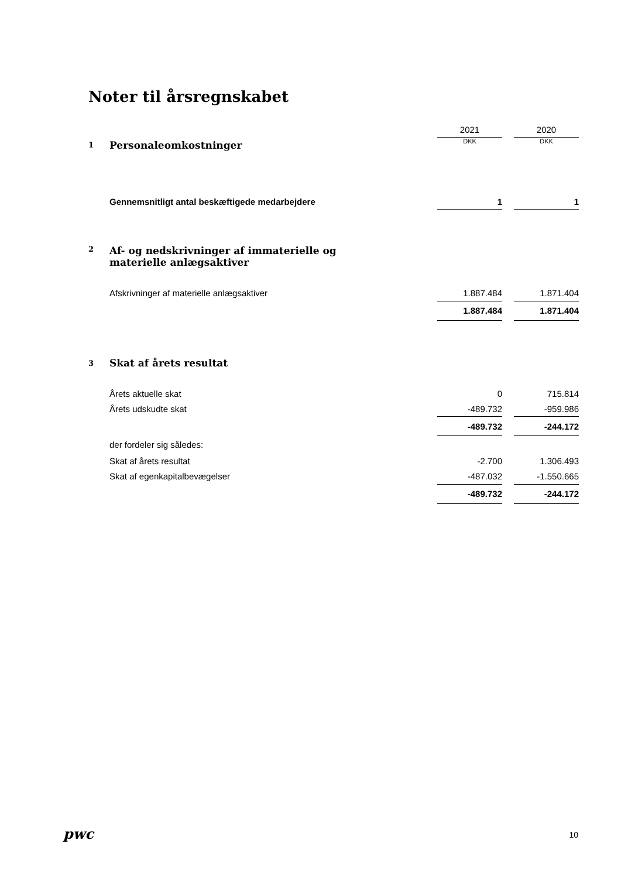Noter til årsregnskabet
| | | 2021 | | 2020 |
| 1 | Personaleomkostninger | DKK | | DKK |
| | Gennemsnitligt antal beskæftigede medarbejdere | 1 | | 1 |
| 2 | Af- og nedskrivninger af immaterielle og materielle anlægsaktiver | | | |
| | Afskrivninger af materielle anlægsaktiver | 1.887.484 | | 1.871.404 |
| | | 1.887.484 | | 1.871.404 |
| 3 | Skat af årets resultat | | | |
| | Årets aktuelle skat | 0 | | 715.814 |
| | Årets udskudte skat | -489.732 | | -959.986 |
| | | -489.732 | | -244.172 |
| | der fordeler sig således: | | | |
| | Skat af årets resultat | -2.700 | | 1.306.493 |
| | Skat af egenkapitalbevægelser | -487.032 | | -1.550.665 |
| | | -489.732 | | -244.172 |
pwc 10